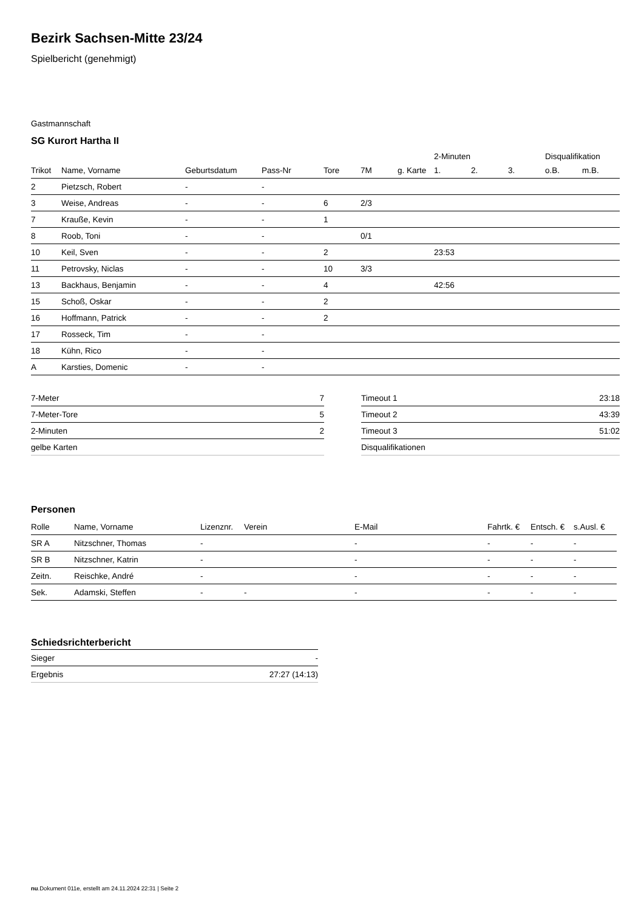Bezirk Sachsen-Mitte 23/24
Spielbericht (genehmigt)
Gastmannschaft
SG Kurort Hartha II
| | | | | | | | 2-Minuten | | | Disqualifikation | |
| Trikot | Name, Vorname | Geburtsdatum | Pass-Nr | Tore | 7M | g. Karte | 1. | 2. | 3. | o.B. | m.B. |
| 2 | Pietzsch, Robert | - | - | | | | | | | | |
| 3 | Weise, Andreas | - | - | 6 | 2/3 | | | | | | |
| 7 | Krauße, Kevin | - | - | 1 | | | | | | | |
| 8 | Roob, Toni | - | - | | 0/1 | | | | | | |
| 10 | Keil, Sven | - | - | 2 | | | 23:53 | | | | |
| 11 | Petrovsky, Niclas | - | - | 10 | 3/3 | | | | | | |
| 13 | Backhaus, Benjamin | - | - | 4 | | | 42:56 | | | | |
| 15 | Schoß, Oskar | - | - | 2 | | | | | | | |
| 16 | Hoffmann, Patrick | - | - | 2 | | | | | | | |
| 17 | Rosseck, Tim | - | - | | | | | | | | |
| 18 | Kühn, Rico | - | - | | | | | | | | |
| A | Karsties, Domenic | - | - | | | | | | | | |
| 7-Meter | 7 |
| 7-Meter-Tore | 5 |
| 2-Minuten | 2 |
| gelbe Karten | |
| Timeout 1 | 23:18 |
| Timeout 2 | 43:39 |
| Timeout 3 | 51:02 |
| Disqualifikationen | |
Personen
| Rolle | Name, Vorname | Lizenznr. | Verein | E-Mail | Fahrtk. € | Entsch. € | s.Ausl. € |
| --- | --- | --- | --- | --- | --- | --- | --- |
| SR A | Nitzschner, Thomas | - | | - | - | - | - |
| SR B | Nitzschner, Katrin | - | | - | - | - | - |
| Zeitn. | Reischke, André | - | | - | - | - | - |
| Sek. | Adamski, Steffen | - | - | - | - | - | - |
Schiedsrichterbericht
| Sieger | - |
| Ergebnis | 27:27 (14:13) |
nu.Dokument 011e, erstellt am 24.11.2024 22:31 | Seite 2